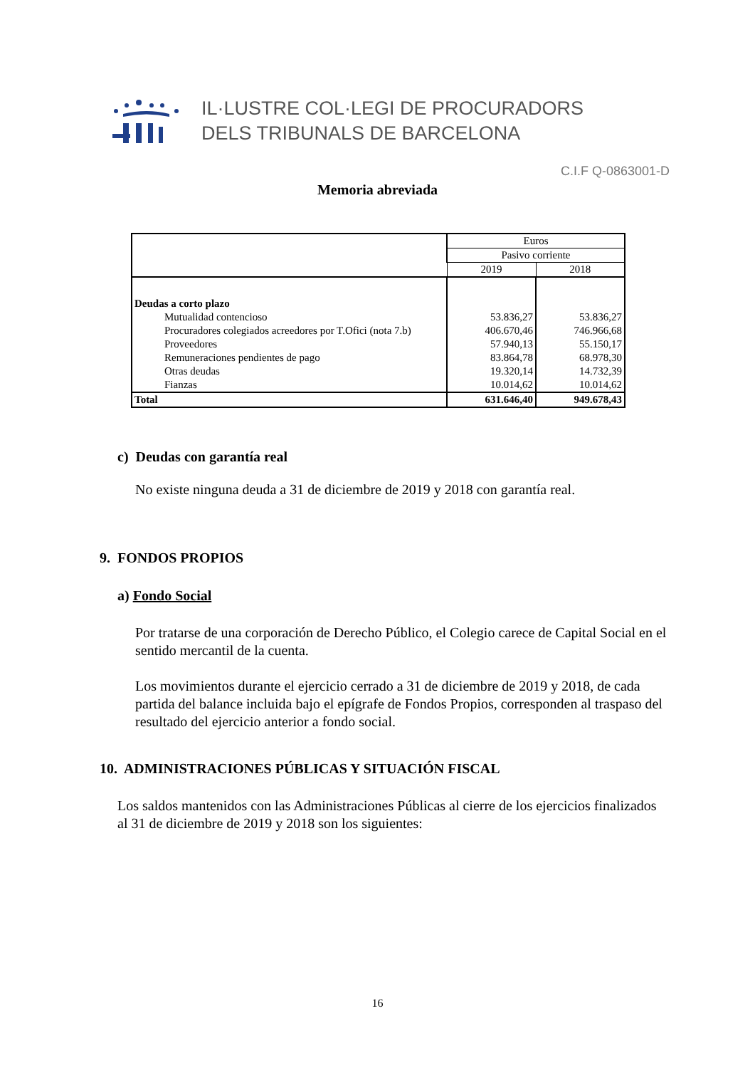IL·LUSTRE COL·LEGI DE PROCURADORS
DELS TRIBUNALS DE BARCELONA
C.I.F Q-0863001-D
Memoria abreviada
| | Euros | |
| | Pasivo corriente | |
| | 2019 | 2018 |
| Deudas a corto plazo | | |
| Mutualidad contencioso | 53.836,27 | 53.836,27 |
| Procuradores colegiados acreedores por T.Ofici (nota 7.b) | 406.670,46 | 746.966,68 |
| Proveedores | 57.940,13 | 55.150,17 |
| Remuneraciones pendientes de pago | 83.864,78 | 68.978,30 |
| Otras deudas | 19.320,14 | 14.732,39 |
| Fianzas | 10.014,62 | 10.014,62 |
| Total | 631.646,40 | 949.678,43 |
c) Deudas con garantía real
No existe ninguna deuda a 31 de diciembre de 2019 y 2018 con garantía real.
9. FONDOS PROPIOS
a) Fondo Social
Por tratarse de una corporación de Derecho Público, el Colegio carece de Capital Social en el sentido mercantil de la cuenta.
Los movimientos durante el ejercicio cerrado a 31 de diciembre de 2019 y 2018, de cada partida del balance incluida bajo el epígrafe de Fondos Propios, corresponden al traspaso del resultado del ejercicio anterior a fondo social.
10. ADMINISTRACIONES PÚBLICAS Y SITUACIÓN FISCAL
Los saldos mantenidos con las Administraciones Públicas al cierre de los ejercicios finalizados al 31 de diciembre de 2019 y 2018 son los siguientes:
16